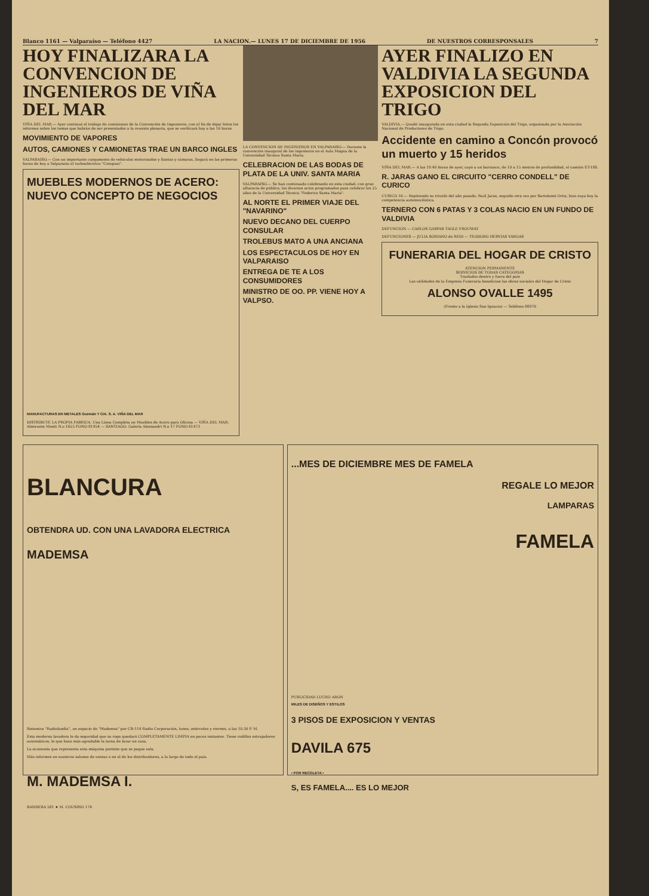Blanco 1161 — Valparaíso — Teléfono 4427 LA NACION.— LUNES 17 DE DICIEMBRE DE 1956 DE NUESTROS CORRESPONSALES 7
HOY FINALIZARA LA CONVENCION DE INGENIEROS DE VIÑA DEL MAR
VIÑA DEL MAR.— Ayer continuó el trabajo de comisiones de la Convención de Ingenieros, con el fin de dejar listos los informes sobre los temas que habrán de ser presentados a la reunión plenaria, que se verificará hoy a las 16 horas.
MOVIMIENTO DE VAPORES
AUTOS, CAMIONES Y CAMIONETAS TRAE UN BARCO INGLES
VALPARAISO.— Con un importante cargamento de vehículos motorizados y llantas y cámaras, llegará en las primeras horas de hoy a Valparaíso el turboeléctrico "Cotopaxi".
MUEBLES MODERNOS DE ACERO: NUEVO CONCEPTO DE NEGOCIOS
MANUFACTURAS EN METALES Guzmán Y CIA. S. A. VIÑA DEL MAR
DISTRIBUYE LA PROPIA FABRICA. Una Línea Completa en Muebles de Acero para Oficina — VIÑA DEL MAR: Almirante Montt N.o 1625 FONO 81954 — SANTIAGO: Galería Alessandri N.o 17 FONO 61473
LA CONVENCION DE INGENIEROS EN VALPARAISO.— Durante la convención inaugural de los ingenieros en el Aula Magna de la Universidad Técnica Santa María.
CELEBRACION DE LAS BODAS DE PLATA DE LA UNIV. SANTA MARIA
VALPARAISO.— Se han continuado celebrando en esta ciudad, con gran afluencia de público, los diversos actos programados para celebrar los 25 años de la Universidad Técnica "Federico Santa María".
AL NORTE EL PRIMER VIAJE DEL "NAVARINO"
NUEVO DECANO DEL CUERPO CONSULAR
TROLEBUS MATO A UNA ANCIANA
LOS ESPECTACULOS DE HOY EN VALPARAISO
ENTREGA DE TE A LOS CONSUMIDORES
MINISTRO DE OO. PP. VIENE HOY A VALPSO.
AYER FINALIZO EN VALDIVIA LA SEGUNDA EXPOSICION DEL TRIGO
VALDIVIA.— Quedó inaugurada en esta ciudad la Segunda Exposición del Trigo, organizada por la Asociación Nacional de Productores de Trigo.
Accidente en camino a Concón provocó un muerto y 15 heridos
VIÑA DEL MAR.— A las 19.40 horas de ayer, cayó a un barranco, de 10 a 15 metros de profundidad, el camión ET-188.
R. JARAS GANO EL CIRCUITO "CERRO CONDELL" DE CURICO
CURICO 16.— Repitiendo su triunfo del año pasado, Raúl Jaras, seguido otra vez por Bartolomé Ortiz, hizo suya hoy la competencia automovilística.
TERNERO CON 6 PATAS Y 3 COLAS NACIO EN UN FUNDO DE VALDIVIA
DEFUNCION — CARLOS GASPAR TAGLE FROUWAY
DEFUNCIONES — JULIA SORIANO de REID — TEODORO HERVIAS VARGAS
FUNERARIA DEL HOGAR DE CRISTO
ATENCION PERMANENTE
SERVICIOS DE TODAS CATEGORIAS
Traslados dentro y fuera del país
Las utilidades de la Empresa Funeraria benefician las obras sociales del Hogar de Cristo
ALONSO OVALLE 1495
(Frente a la Iglesia San Ignacio) — Teléfono 88976
BLANCURA
OBTENDRA UD. CON UNA LAVADORA ELECTRICA
MADEMSA
Sintonice "Radiolandia", un espacio de "Mademsa" por CB-114 Radio Corporación, lunes, miércoles y viernes, a las 10.30 P. M.
Esta moderna lavadora le da seguridad que su ropa quedará COMPLETAMENTE LIMPIA en pocos instantes. Tiene rodillos estrujadores automáticos, lo que hace más agradable la tarea de lavar en casa.
La economía que representa esta máquina permite que se pague sola.
Más informes en nuestros salones de ventas o en el de los distribuidores, a lo largo de todo el país.
M. MADEMSA I.
BANDERA 581 ★ M. COUSINO 174
...MES DE DICIEMBRE MES DE FAMELA
REGALE LO MEJOR
LAMPARAS
FAMELA
PUBLICIDAD LUCHO ARON
MILES DE DISEÑOS Y ESTILOS
3 PISOS DE EXPOSICION Y VENTAS
DAVILA 675
• POR RECOLETA •
S, ES FAMELA.... ES LO MEJOR